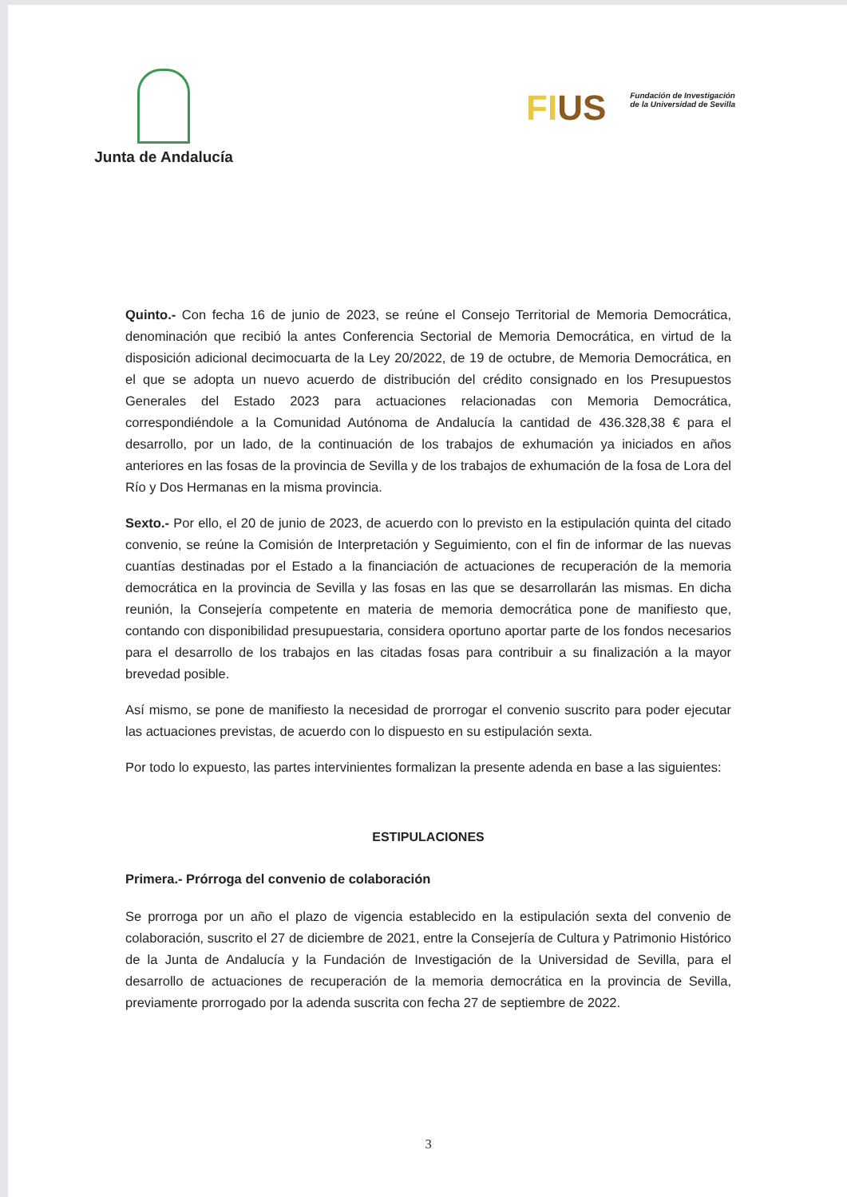Junta de Andalucía
FIUS
Fundación de Investigación
de la Universidad de Sevilla
Quinto.- Con fecha 16 de junio de 2023, se reúne el Consejo Territorial de Memoria Democrática, denominación que recibió la antes Conferencia Sectorial de Memoria Democrática, en virtud de la disposición adicional decimocuarta de la Ley 20/2022, de 19 de octubre, de Memoria Democrática, en el que se adopta un nuevo acuerdo de distribución del crédito consignado en los Presupuestos Generales del Estado 2023 para actuaciones relacionadas con Memoria Democrática, correspondiéndole a la Comunidad Autónoma de Andalucía la cantidad de 436.328,38 € para el desarrollo, por un lado, de la continuación de los trabajos de exhumación ya iniciados en años anteriores en las fosas de la provincia de Sevilla y de los trabajos de exhumación de la fosa de Lora del Río y Dos Hermanas en la misma provincia.
Sexto.- Por ello, el 20 de junio de 2023, de acuerdo con lo previsto en la estipulación quinta del citado convenio, se reúne la Comisión de Interpretación y Seguimiento, con el fin de informar de las nuevas cuantías destinadas por el Estado a la financiación de actuaciones de recuperación de la memoria democrática en la provincia de Sevilla y las fosas en las que se desarrollarán las mismas. En dicha reunión, la Consejería competente en materia de memoria democrática pone de manifiesto que, contando con disponibilidad presupuestaria, considera oportuno aportar parte de los fondos necesarios para el desarrollo de los trabajos en las citadas fosas para contribuir a su finalización a la mayor brevedad posible.
Así mismo, se pone de manifiesto la necesidad de prorrogar el convenio suscrito para poder ejecutar las actuaciones previstas, de acuerdo con lo dispuesto en su estipulación sexta.
Por todo lo expuesto, las partes intervinientes formalizan la presente adenda en base a las siguientes:
ESTIPULACIONES
Primera.- Prórroga del convenio de colaboración
Se prorroga por un año el plazo de vigencia establecido en la estipulación sexta del convenio de colaboración, suscrito el 27 de diciembre de 2021, entre la Consejería de Cultura y Patrimonio Histórico de la Junta de Andalucía y la Fundación de Investigación de la Universidad de Sevilla, para el desarrollo de actuaciones de recuperación de la memoria democrática en la provincia de Sevilla, previamente prorrogado por la adenda suscrita con fecha 27 de septiembre de 2022.
3